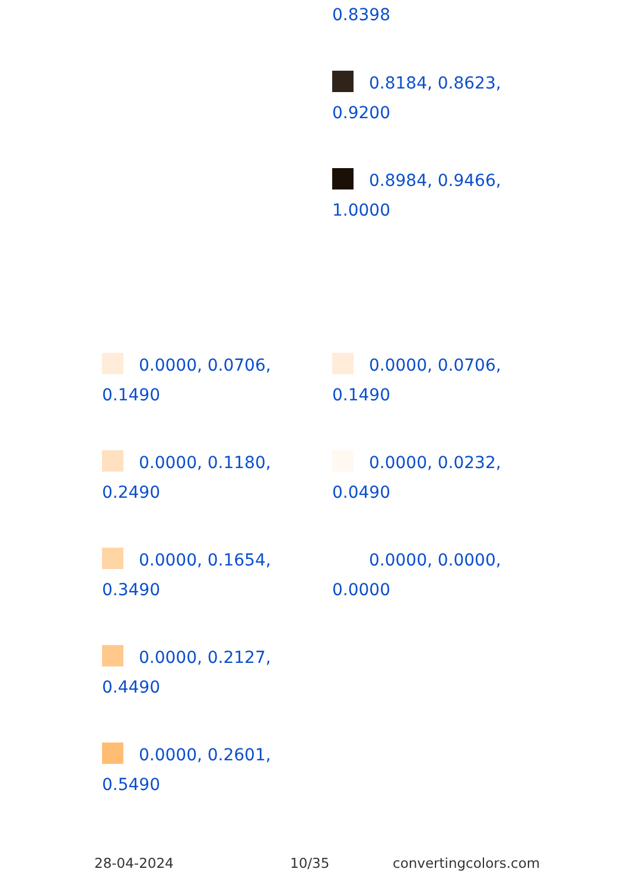0.8398
0.8184, 0.8623, 0.9200
0.8984, 0.9466, 1.0000
0.0000, 0.0706, 0.1490
0.0000, 0.0706, 0.1490
0.0000, 0.1180, 0.2490
0.0000, 0.0232, 0.0490
0.0000, 0.1654, 0.3490
0.0000, 0.0000, 0.0000
0.0000, 0.2127, 0.4490
0.0000, 0.2601, 0.5490
28-04-2024 10/35 convertingcolors.com